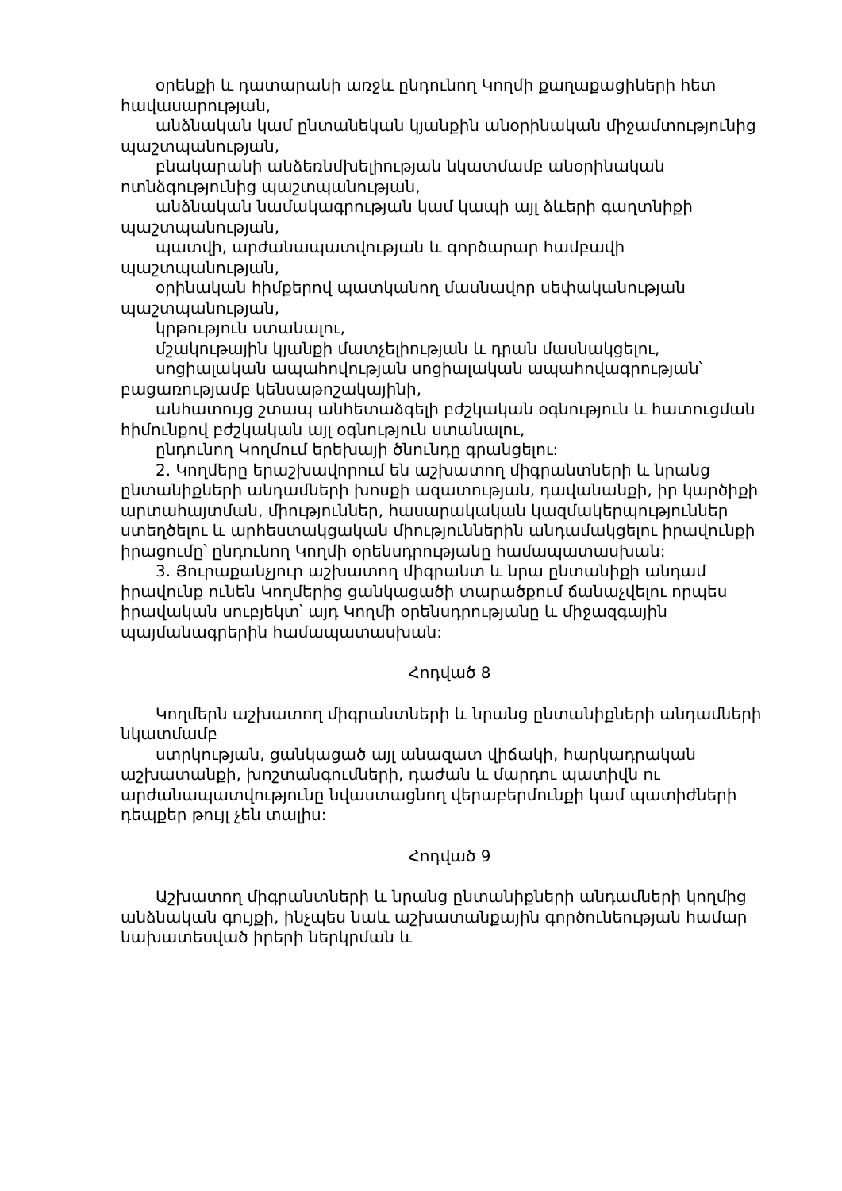օրենքի և դատարանի առջև ընդունող Կողմի քաղաքացիների հետ հավասարության,
անձնական կամ ընտանեկան կյանքին անօրինական միջամտությունից պաշտպանության,
բնակարանի անձեռնմխելիության նկատմամբ անօրինական ոտնձգությունից պաշտպանության,
անձնական նամակագրության կամ կապի այլ ձևերի գաղտնիքի պաշտպանության,
պատվի, արժանապատվության և գործարար համբավի պաշտպանության,
օրինական հիմքերով պատկանող մասնավոր սեփականության պաշտպանության,
կրթություն ստանալու,
մշակութային կյանքի մատչելիության և դրան մասնակցելու,
սոցիալական ապահովության սոցիալական ապահովագրության՝ բացառությամբ կենսաթոշակայինի,
անհատույց շտապ անհետաձգելի բժշկական օգնություն և հատուցման հիմունքով բժշկական այլ օգնություն ստանալու,
ընդունող Կողմում երեխայի ծնունդը գրանցելու:
2. Կողմերը երաշխավորում են աշխատող միգրանտների և նրանց ընտանիքների անդամների խոսքի ազատության, դավանանքի, իր կարծիքի արտահայտման, միություններ, հասարակական կազմակերպություններ ստեղծելու և արհեստակցական միություններին անդամակցելու իրավունքի իրացումը՝ ընդունող Կողմի օրենսդրությանը համապատասխան:
3. Յուրաքանչյուր աշխատող միգրանտ և նրա ընտանիքի անդամ իրավունք ունեն Կողմերից ցանկացածի տարածքում ճանաչվելու որպես իրավական սուբյեկտ՝ այդ Կողմի օրենսդրությանը և միջազգային պայմանագրերին համապատասխան:
Հոդված 8
Կողմերն աշխատող միգրանտների և նրանց ընտանիքների անդամների նկատմամբ
ստրկության, ցանկացած այլ անազատ վիճակի, հարկադրական աշխատանքի, խոշտանգումների, դաժան և մարդու պատիվն ու արժանապատվությունը նվաստացնող վերաբերմունքի կամ պատիժների դեպքեր թույլ չեն տալիս:
Հոդված 9
Աշխատող միգրանտների և նրանց ընտանիքների անդամների կողմից անձնական գույքի, ինչպես նաև աշխատանքային գործունեության համար նախատեսված իրերի ներկրման և